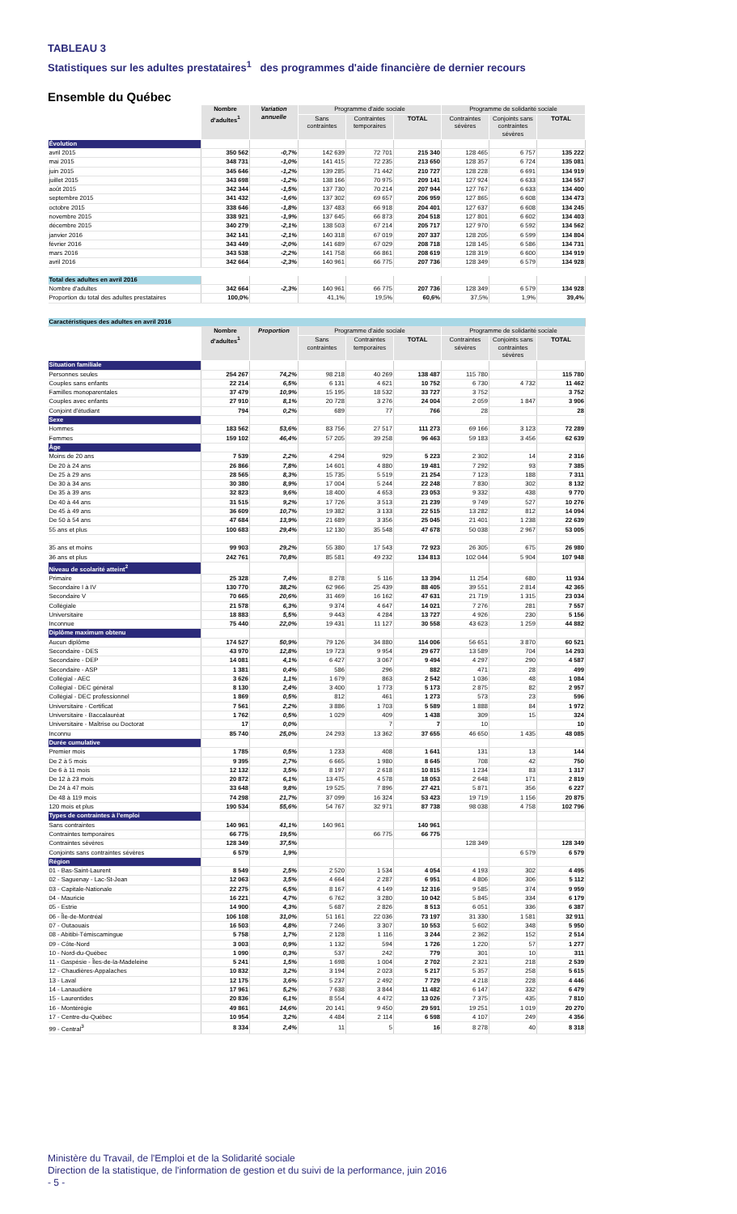TABLEAU 3
Statistiques sur les adultes prestataires<sup>1</sup> des programmes d'aide financière de dernier recours
Ensemble du Québec
| | Nombre d'adultes<sup>1</sup> | Variation annuelle | Programme d'aide sociale | | | Programme de solidarité sociale | | |
| --- | --- | --- | --- | --- | --- | --- | --- | --- |
| | | | Sans contraintes | Contraintes temporaires | TOTAL | Contraintes sévères | Conjoints sans contraintes sévères | TOTAL |
| Évolution | | | | | | | | |
| avril 2015 | 350 562 | -0,7% | 142 639 | 72 701 | 215 340 | 128 465 | 6 757 | 135 222 |
| mai 2015 | 348 731 | -1,0% | 141 415 | 72 235 | 213 650 | 128 357 | 6 724 | 135 081 |
| juin 2015 | 345 646 | -1,2% | 139 285 | 71 442 | 210 727 | 128 228 | 6 691 | 134 919 |
| juillet 2015 | 343 698 | -1,2% | 138 166 | 70 975 | 209 141 | 127 924 | 6 633 | 134 557 |
| août 2015 | 342 344 | -1,5% | 137 730 | 70 214 | 207 944 | 127 767 | 6 633 | 134 400 |
| septembre 2015 | 341 432 | -1,6% | 137 302 | 69 657 | 206 959 | 127 865 | 6 608 | 134 473 |
| octobre 2015 | 338 646 | -1,8% | 137 483 | 66 918 | 204 401 | 127 637 | 6 608 | 134 245 |
| novembre 2015 | 338 921 | -1,9% | 137 645 | 66 873 | 204 518 | 127 801 | 6 602 | 134 403 |
| décembre 2015 | 340 279 | -2,1% | 138 503 | 67 214 | 205 717 | 127 970 | 6 592 | 134 562 |
| janvier 2016 | 342 141 | -2,1% | 140 318 | 67 019 | 207 337 | 128 205 | 6 599 | 134 804 |
| février 2016 | 343 449 | -2,0% | 141 689 | 67 029 | 208 718 | 128 145 | 6 586 | 134 731 |
| mars 2016 | 343 538 | -2,2% | 141 758 | 66 861 | 208 619 | 128 319 | 6 600 | 134 919 |
| avril 2016 | 342 664 | -2,3% | 140 961 | 66 775 | 207 736 | 128 349 | 6 579 | 134 928 |
| Total des adultes en avril 2016 | | | | | | | | |
| Nombre d'adultes | 342 664 | -2,3% | 140 961 | 66 775 | 207 736 | 128 349 | 6 579 | 134 928 |
| Proportion du total des adultes prestataires | 100,0% | | 41,1% | 19,5% | 60,6% | 37,5% | 1,9% | 39,4% |
| Caractéristiques des adultes en avril 2016 | | | | | | | | |
| | Nombre d'adultes<sup>1</sup> | Proportion | Programme d'aide sociale | | | Programme de solidarité sociale | | |
| | | | Sans contraintes | Contraintes temporaires | TOTAL | Contraintes sévères | Conjoints sans contraintes sévères | TOTAL |
| Situation familiale | | | | | | | | |
| Personnes seules | 254 267 | 74,2% | 98 218 | 40 269 | 138 487 | 115 780 | | 115 780 |
| Couples sans enfants | 22 214 | 6,5% | 6 131 | 4 621 | 10 752 | 6 730 | 4 732 | 11 462 |
| Familles monoparentales | 37 479 | 10,9% | 15 195 | 18 532 | 33 727 | 3 752 | | 3 752 |
| Couples avec enfants | 27 910 | 8,1% | 20 728 | 3 276 | 24 004 | 2 059 | 1 847 | 3 906 |
| Conjoint d'étudiant | 794 | 0,2% | 689 | 77 | 766 | 28 | | 28 |
| Sexe | | | | | | | | |
| Hommes | 183 562 | 53,6% | 83 756 | 27 517 | 111 273 | 69 166 | 3 123 | 72 289 |
| Femmes | 159 102 | 46,4% | 57 205 | 39 258 | 96 463 | 59 183 | 3 456 | 62 639 |
| Âge | | | | | | | | |
| Moins de 20 ans | 7 539 | 2,2% | 4 294 | 929 | 5 223 | 2 302 | 14 | 2 316 |
| De 20 à 24 ans | 26 866 | 7,8% | 14 601 | 4 880 | 19 481 | 7 292 | 93 | 7 385 |
| De 25 à 29 ans | 28 565 | 8,3% | 15 735 | 5 519 | 21 254 | 7 123 | 188 | 7 311 |
| De 30 à 34 ans | 30 380 | 8,9% | 17 004 | 5 244 | 22 248 | 7 830 | 302 | 8 132 |
| De 35 à 39 ans | 32 823 | 9,6% | 18 400 | 4 653 | 23 053 | 9 332 | 438 | 9 770 |
| De 40 à 44 ans | 31 515 | 9,2% | 17 726 | 3 513 | 21 239 | 9 749 | 527 | 10 276 |
| De 45 à 49 ans | 36 609 | 10,7% | 19 382 | 3 133 | 22 515 | 13 282 | 812 | 14 094 |
| De 50 à 54 ans | 47 684 | 13,9% | 21 689 | 3 356 | 25 045 | 21 401 | 1 238 | 22 639 |
| 55 ans et plus | 100 683 | 29,4% | 12 130 | 35 548 | 47 678 | 50 038 | 2 967 | 53 005 |
| 35 ans et moins | 99 903 | 29,2% | 55 380 | 17 543 | 72 923 | 26 305 | 675 | 26 980 |
| 36 ans et plus | 242 761 | 70,8% | 85 581 | 49 232 | 134 813 | 102 044 | 5 904 | 107 948 |
| Niveau de scolarité atteint<sup>2</sup> | | | | | | | | |
| Primaire | 25 328 | 7,4% | 8 278 | 5 116 | 13 394 | 11 254 | 680 | 11 934 |
| Secondaire I à IV | 130 770 | 38,2% | 62 966 | 25 439 | 88 405 | 39 551 | 2 814 | 42 365 |
| Secondaire V | 70 665 | 20,6% | 31 469 | 16 162 | 47 631 | 21 719 | 1 315 | 23 034 |
| Collégiale | 21 578 | 6,3% | 9 374 | 4 647 | 14 021 | 7 276 | 281 | 7 557 |
| Universitaire | 18 883 | 5,5% | 9 443 | 4 284 | 13 727 | 4 926 | 230 | 5 156 |
| Inconnue | 75 440 | 22,0% | 19 431 | 11 127 | 30 558 | 43 623 | 1 259 | 44 882 |
| Diplôme maximum obtenu | | | | | | | | |
| Aucun diplôme | 174 527 | 50,9% | 79 126 | 34 880 | 114 006 | 56 651 | 3 870 | 60 521 |
| Secondaire - DES | 43 970 | 12,8% | 19 723 | 9 954 | 29 677 | 13 589 | 704 | 14 293 |
| Secondaire - DEP | 14 081 | 4,1% | 6 427 | 3 067 | 9 494 | 4 297 | 290 | 4 587 |
| Secondaire - ASP | 1 381 | 0,4% | 586 | 296 | 882 | 471 | 28 | 499 |
| Collégial - AEC | 3 626 | 1,1% | 1 679 | 863 | 2 542 | 1 036 | 48 | 1 084 |
| Collégial - DEC général | 8 130 | 2,4% | 3 400 | 1 773 | 5 173 | 2 875 | 82 | 2 957 |
| Collégial - DEC professionnel | 1 869 | 0,5% | 812 | 461 | 1 273 | 573 | 23 | 596 |
| Universitaire - Certificat | 7 561 | 2,2% | 3 886 | 1 703 | 5 589 | 1 888 | 84 | 1 972 |
| Universitaire - Baccalauréat | 1 762 | 0,5% | 1 029 | 409 | 1 438 | 309 | 15 | 324 |
| Universitaire - Maîtrise ou Doctorat | 17 | 0,0% | | 7 | 7 | 10 | | 10 |
| Inconnu | 85 740 | 25,0% | 24 293 | 13 362 | 37 655 | 46 650 | 1 435 | 48 085 |
| Durée cumulative | | | | | | | | |
| Premier mois | 1 785 | 0,5% | 1 233 | 408 | 1 641 | 131 | 13 | 144 |
| De 2 à 5 mois | 9 395 | 2,7% | 6 665 | 1 980 | 8 645 | 708 | 42 | 750 |
| De 6 à 11 mois | 12 132 | 3,5% | 8 197 | 2 618 | 10 815 | 1 234 | 83 | 1 317 |
| De 12 à 23 mois | 20 872 | 6,1% | 13 475 | 4 578 | 18 053 | 2 648 | 171 | 2 819 |
| De 24 à 47 mois | 33 648 | 9,8% | 19 525 | 7 896 | 27 421 | 5 871 | 356 | 6 227 |
| De 48 à 119 mois | 74 298 | 21,7% | 37 099 | 16 324 | 53 423 | 19 719 | 1 156 | 20 875 |
| 120 mois et plus | 190 534 | 55,6% | 54 767 | 32 971 | 87 738 | 98 038 | 4 758 | 102 796 |
| Types de contraintes à l'emploi | | | | | | | | |
| Sans contraintes | 140 961 | 41,1% | 140 961 | | 140 961 | | | |
| Contraintes temporaires | 66 775 | 19,5% | | 66 775 | 66 775 | | | |
| Contraintes sévères | 128 349 | 37,5% | | | | 128 349 | | 128 349 |
| Conjoints sans contraintes sévères | 6 579 | 1,9% | | | | | 6 579 | 6 579 |
| Région | | | | | | | | |
| 01 - Bas-Saint-Laurent | 8 549 | 2,5% | 2 520 | 1 534 | 4 054 | 4 193 | 302 | 4 495 |
| 02 - Saguenay - Lac-St-Jean | 12 063 | 3,5% | 4 664 | 2 287 | 6 951 | 4 806 | 306 | 5 112 |
| 03 - Capitale-Nationale | 22 275 | 6,5% | 8 167 | 4 149 | 12 316 | 9 585 | 374 | 9 959 |
| 04 - Mauricie | 16 221 | 4,7% | 6 762 | 3 280 | 10 042 | 5 845 | 334 | 6 179 |
| 05 - Estrie | 14 900 | 4,3% | 5 687 | 2 826 | 8 513 | 6 051 | 336 | 6 387 |
| 06 - Île-de-Montréal | 106 108 | 31,0% | 51 161 | 22 036 | 73 197 | 31 330 | 1 581 | 32 911 |
| 07 - Outaouais | 16 503 | 4,8% | 7 246 | 3 307 | 10 553 | 5 602 | 348 | 5 950 |
| 08 - Abitibi-Témiscamingue | 5 758 | 1,7% | 2 128 | 1 116 | 3 244 | 2 362 | 152 | 2 514 |
| 09 - Côte-Nord | 3 003 | 0,9% | 1 132 | 594 | 1 726 | 1 220 | 57 | 1 277 |
| 10 - Nord-du-Québec | 1 090 | 0,3% | 537 | 242 | 779 | 301 | 10 | 311 |
| 11 - Gaspésie - Îles-de-la-Madeleine | 5 241 | 1,5% | 1 698 | 1 004 | 2 702 | 2 321 | 218 | 2 539 |
| 12 - Chaudières-Appalaches | 10 832 | 3,2% | 3 194 | 2 023 | 5 217 | 5 357 | 258 | 5 615 |
| 13 - Laval | 12 175 | 3,6% | 5 237 | 2 492 | 7 729 | 4 218 | 228 | 4 446 |
| 14 - Lanaudière | 17 961 | 5,2% | 7 638 | 3 844 | 11 482 | 6 147 | 332 | 6 479 |
| 15 - Laurentides | 20 836 | 6,1% | 8 554 | 4 472 | 13 026 | 7 375 | 435 | 7 810 |
| 16 - Montérégie | 49 861 | 14,6% | 20 141 | 9 450 | 29 591 | 19 251 | 1 019 | 20 270 |
| 17 - Centre-du-Québec | 10 954 | 3,2% | 4 484 | 2 114 | 6 598 | 4 107 | 249 | 4 356 |
| 99 - Central<sup>3</sup> | 8 334 | 2,4% | 11 | 5 | 16 | 8 278 | 40 | 8 318 |
Ministère du Travail, de l'Emploi et de la Solidarité sociale
Direction de la statistique, de l'information de gestion et du suivi de la performance, juin 2016
- 5 -